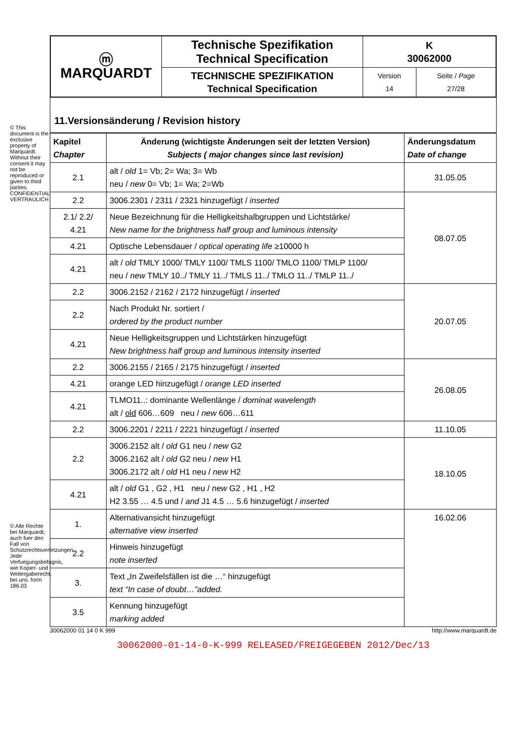© This document is the exclusive property of Marquardt. Without their consent it may not be reproduced or given to third parties. CONFIDENTIAL VERTRAULICH
© Alle Rechte bei Marquardt, auch fuer den Fall von Schutzrechtsverletzungen. Jede Verfuegungsbefugnis, wie Kopier- und Weitergaberecht, bei uns. form 186.03
| ⓜ MARQUARDT | Technische Spezifikation Technical Specification | K 30062000 | |
| | TECHNISCHE SPEZIFIKATION Technical Specification | Version 14 | Seite / Page 27/28 |
11.Versionsänderung / Revision history
| Kapitel Chapter | Änderung (wichtigste Änderungen seit der letzten Version) Subjects ( major changes since last revision) | Änderungsdatum Date of change |
| --- | --- | --- |
| 2.1 | alt / old 1= Vb; 2= Wa; 3= Wb neu / new 0= Vb; 1= Wa; 2=Wb | 31.05.05 |
| 2.2 | 3006.2301 / 2311 / 2321 hinzugefügt / inserted | 08.07.05 |
| 2.1/ 2.2/ 4.21 | Neue Bezeichnung für die Helligkeitshalbgruppen und Lichtstärke/ New name for the brightness half group and luminous intensity | |
| 4.21 | Optische Lebensdauer / optical operating life ≥10000 h | |
| 4.21 | alt / old TMLY 1000/ TMLY 1100/ TMLS 1100/ TMLO 1100/ TMLP 1100/ neu / new TMLY 10../ TMLY 11../ TMLS 11../ TMLO 11../ TMLP 11../ | |
| 2.2 | 3006.2152 / 2162 / 2172 hinzugefügt / inserted | 20.07.05 |
| 2.2 | Nach Produkt Nr. sortiert / ordered by the product number | |
| 4.21 | Neue Helligkeitsgruppen und Lichtstärken hinzugefügt New brightness half group and luminous intensity inserted | |
| 2.2 | 3006.2155 / 2165 / 2175 hinzugefügt / inserted | 26.08.05 |
| 4.21 | orange LED hinzugefügt / orange LED inserted | |
| 4.21 | TLMO11..: dominante Wellenlänge / dominat wavelength alt / old 606…609 neu / new 606…611 | |
| 2.2 | 3006.2201 / 2211 / 2221 hinzugefügt / inserted | 11.10.05 |
| 2.2 | 3006.2152 alt / old G1 neu / new G2 3006.2162 alt / old G2 neu / new H1 3006.2172 alt / old H1 neu / new H2 | 18.10.05 |
| 4.21 | alt / old G1 , G2 , H1 neu / new G2 , H1 , H2 H2 3.55 … 4.5 und / and J1 4.5 … 5.6 hinzugefügt / inserted | |
| 1. | Alternativansicht hinzugefügt alternative view inserted | 16.02.06 |
| 2.2 | Hinweis hinzugefügt note inserted | |
| 3. | Text „In Zweifelsfällen ist die …“ hinzugefügt text “In case of doubt…”added. | |
| 3.5 | Kennung hinzugefügt marking added | |
30062000 01 14 0 K 999 http://www.marquardt.de
30062000-01-14-0-K-999 RELEASED/FREIGEGEBEN 2012/Dec/13